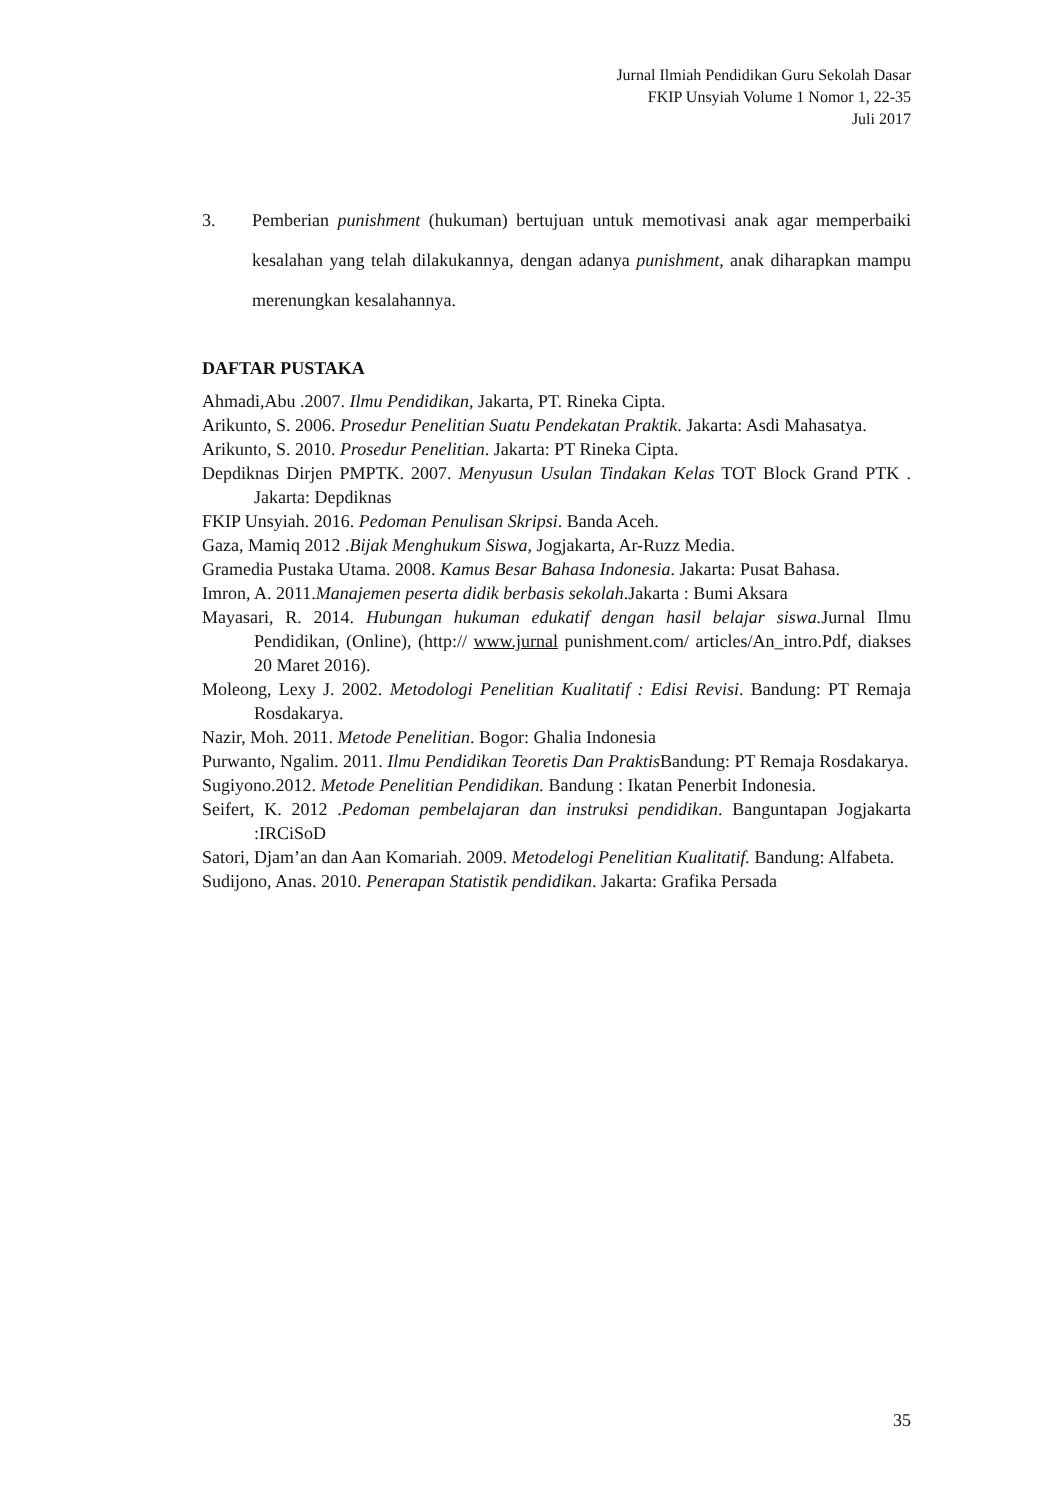Jurnal Ilmiah Pendidikan Guru Sekolah Dasar
FKIP Unsyiah Volume 1 Nomor 1, 22-35
Juli 2017
3. Pemberian punishment (hukuman) bertujuan untuk memotivasi anak agar memperbaiki kesalahan yang telah dilakukannya, dengan adanya punishment, anak diharapkan mampu merenungkan kesalahannya.
DAFTAR PUSTAKA
Ahmadi,Abu .2007. Ilmu Pendidikan, Jakarta, PT. Rineka Cipta.
Arikunto, S. 2006. Prosedur Penelitian Suatu Pendekatan Praktik. Jakarta: Asdi Mahasatya.
Arikunto, S. 2010. Prosedur Penelitian. Jakarta: PT Rineka Cipta.
Depdiknas Dirjen PMPTK. 2007. Menyusun Usulan Tindakan Kelas TOT Block Grand PTK . Jakarta: Depdiknas
FKIP Unsyiah. 2016. Pedoman Penulisan Skripsi. Banda Aceh.
Gaza, Mamiq 2012 .Bijak Menghukum Siswa, Jogjakarta, Ar-Ruzz Media.
Gramedia Pustaka Utama. 2008. Kamus Besar Bahasa Indonesia. Jakarta: Pusat Bahasa.
Imron, A. 2011.Manajemen peserta didik berbasis sekolah.Jakarta : Bumi Aksara
Mayasari, R. 2014. Hubungan hukuman edukatif dengan hasil belajar siswa. Jurnal Ilmu Pendidikan, (Online), (http:// www.jurnal punishment.com/ articles/An_intro.Pdf, diakses 20 Maret 2016).
Moleong, Lexy J. 2002. Metodologi Penelitian Kualitatif : Edisi Revisi. Bandung: PT Remaja Rosdakarya.
Nazir, Moh. 2011. Metode Penelitian. Bogor: Ghalia Indonesia
Purwanto, Ngalim. 2011. Ilmu Pendidikan Teoretis Dan Praktis Bandung: PT Remaja Rosdakarya.
Sugiyono.2012. Metode Penelitian Pendidikan. Bandung : Ikatan Penerbit Indonesia.
Seifert, K. 2012 .Pedoman pembelajaran dan instruksi pendidikan. Banguntapan Jogjakarta :IRCiSoD
Satori, Djam’an dan Aan Komariah. 2009. Metodelogi Penelitian Kualitatif. Bandung: Alfabeta.
Sudijono, Anas. 2010. Penerapan Statistik pendidikan. Jakarta: Grafika Persada
35